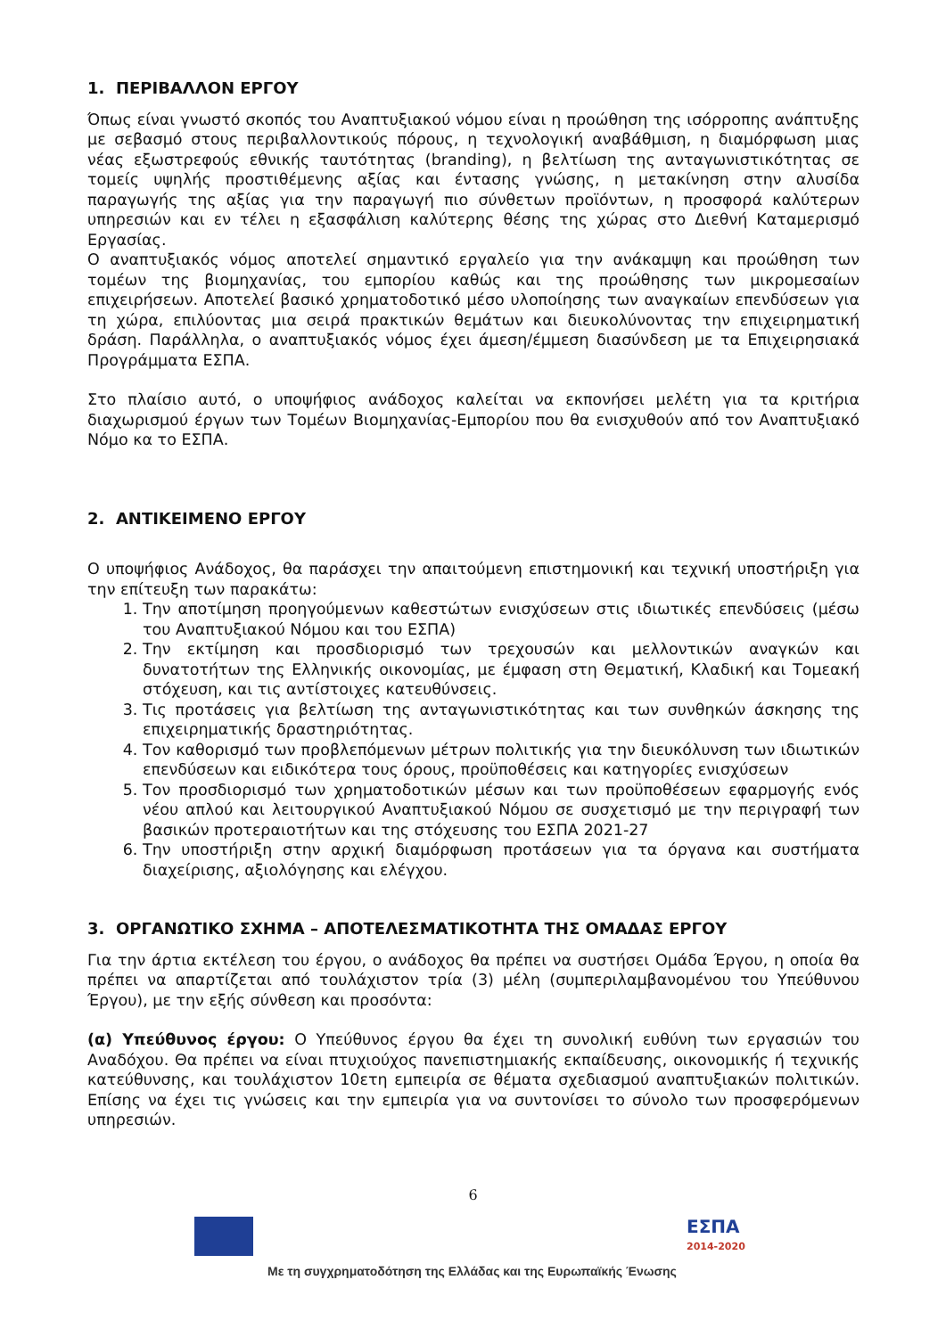1. ΠΕΡΙΒΑΛΛΟΝ ΕΡΓΟΥ
Όπως είναι γνωστό σκοπός του Αναπτυξιακού νόμου είναι η προώθηση της ισόρροπης ανάπτυξης με σεβασμό στους περιβαλλοντικούς πόρους, η τεχνολογική αναβάθμιση, η διαμόρφωση μιας νέας εξωστρεφούς εθνικής ταυτότητας (branding), η βελτίωση της ανταγωνιστικότητας σε τομείς υψηλής προστιθέμενης αξίας και έντασης γνώσης, η μετακίνηση στην αλυσίδα παραγωγής της αξίας για την παραγωγή πιο σύνθετων προϊόντων, η προσφορά καλύτερων υπηρεσιών και εν τέλει η εξασφάλιση καλύτερης θέσης της χώρας στο Διεθνή Καταμερισμό Εργασίας.
Ο αναπτυξιακός νόμος αποτελεί σημαντικό εργαλείο για την ανάκαμψη και προώθηση των τομέων της βιομηχανίας, του εμπορίου καθώς και της προώθησης των μικρομεσαίων επιχειρήσεων. Αποτελεί βασικό χρηματοδοτικό μέσο υλοποίησης των αναγκαίων επενδύσεων για τη χώρα, επιλύοντας μια σειρά πρακτικών θεμάτων και διευκολύνοντας την επιχειρηματική δράση. Παράλληλα, ο αναπτυξιακός νόμος έχει άμεση/έμμεση διασύνδεση με τα Επιχειρησιακά Προγράμματα ΕΣΠΑ.
Στο πλαίσιο αυτό, ο υποψήφιος ανάδοχος καλείται να εκπονήσει μελέτη για τα κριτήρια διαχωρισμού έργων των Τομέων Βιομηχανίας-Εμπορίου που θα ενισχυθούν από τον Αναπτυξιακό Νόμο κα το ΕΣΠΑ.
2. ΑΝΤΙΚΕΙΜΕΝΟ ΕΡΓΟΥ
Ο υποψήφιος Ανάδοχος, θα παράσχει την απαιτούμενη επιστημονική και τεχνική υποστήριξη για την επίτευξη των παρακάτω:
1. Την αποτίμηση προηγούμενων καθεστώτων ενισχύσεων στις ιδιωτικές επενδύσεις (μέσω του Αναπτυξιακού Νόμου και του ΕΣΠΑ)
2. Την εκτίμηση και προσδιορισμό των τρεχουσών και μελλοντικών αναγκών και δυνατοτήτων της Ελληνικής οικονομίας, με έμφαση στη Θεματική, Κλαδική και Τομεακή στόχευση, και τις αντίστοιχες κατευθύνσεις.
3. Τις προτάσεις για βελτίωση της ανταγωνιστικότητας και των συνθηκών άσκησης της επιχειρηματικής δραστηριότητας.
4. Τον καθορισμό των προβλεπόμενων μέτρων πολιτικής για την διευκόλυνση των ιδιωτικών επενδύσεων και ειδικότερα τους όρους, προϋποθέσεις και κατηγορίες ενισχύσεων
5. Τον προσδιορισμό των χρηματοδοτικών μέσων και των προϋποθέσεων εφαρμογής ενός νέου απλού και λειτουργικού Αναπτυξιακού Νόμου σε συσχετισμό με την περιγραφή των βασικών προτεραιοτήτων και της στόχευσης του ΕΣΠΑ 2021-27
6. Την υποστήριξη στην αρχική διαμόρφωση προτάσεων για τα όργανα και συστήματα διαχείρισης, αξιολόγησης και ελέγχου.
3. ΟΡΓΑΝΩΤΙΚΟ ΣΧΗΜΑ – ΑΠΟΤΕΛΕΣΜΑΤΙΚΟΤΗΤΑ ΤΗΣ ΟΜΑΔΑΣ ΕΡΓΟΥ
Για την άρτια εκτέλεση του έργου, ο ανάδοχος θα πρέπει να συστήσει Ομάδα Έργου, η οποία θα πρέπει να απαρτίζεται από τουλάχιστον τρία (3) μέλη (συμπεριλαμβανομένου του Υπεύθυνου Έργου), με την εξής σύνθεση και προσόντα:
(α) Υπεύθυνος έργου: Ο Υπεύθυνος έργου θα έχει τη συνολική ευθύνη των εργασιών του Αναδόχου. Θα πρέπει να είναι πτυχιούχος πανεπιστημιακής εκπαίδευσης, οικονομικής ή τεχνικής κατεύθυνσης, και τουλάχιστον 10ετη εμπειρία σε θέματα σχεδιασμού αναπτυξιακών πολιτικών. Επίσης να έχει τις γνώσεις και την εμπειρία για να συντονίσει το σύνολο των προσφερόμενων υπηρεσιών.
6
Με τη συγχρηματοδότηση της Ελλάδας και της Ευρωπαϊκής Ένωσης
ΕΣΠΑ
2014-2020